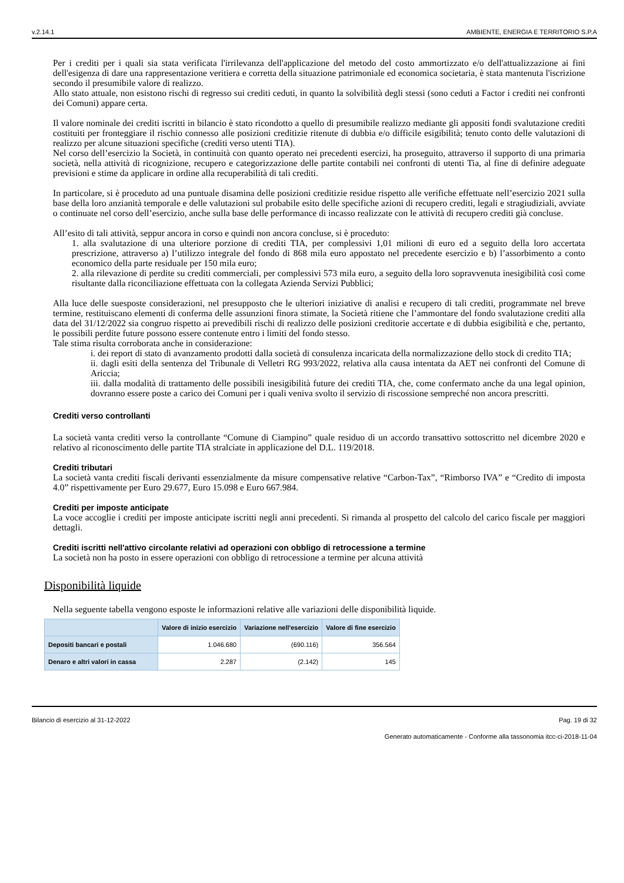v.2.14.1 AMBIENTE, ENERGIA E TERRITORIO S.P.A
Per i crediti per i quali sia stata verificata l'irrilevanza dell'applicazione del metodo del costo ammortizzato e/o dell'attualizzazione ai fini dell'esigenza di dare una rappresentazione veritiera e corretta della situazione patrimoniale ed economica societaria, è stata mantenuta l'iscrizione secondo il presumibile valore di realizzo.
Allo stato attuale, non esistono rischi di regresso sui crediti ceduti, in quanto la solvibilità degli stessi (sono ceduti a Factor i crediti nei confronti dei Comuni) appare certa.
Il valore nominale dei crediti iscritti in bilancio è stato ricondotto a quello di presumibile realizzo mediante gli appositi fondi svalutazione crediti costituiti per fronteggiare il rischio connesso alle posizioni creditizie ritenute di dubbia e/o difficile esigibilità; tenuto conto delle valutazioni di realizzo per alcune situazioni specifiche (crediti verso utenti TIA).
Nel corso dell’esercizio la Società, in continuità con quanto operato nei precedenti esercizi, ha proseguito, attraverso il supporto di una primaria società, nella attività di ricognizione, recupero e categorizzazione delle partite contabili nei confronti di utenti Tia, al fine di definire adeguate previsioni e stime da applicare in ordine alla recuperabilità di tali crediti.
In particolare, si è proceduto ad una puntuale disamina delle posizioni creditizie residue rispetto alle verifiche effettuate nell’esercizio 2021 sulla base della loro anzianità temporale e delle valutazioni sul probabile esito delle specifiche azioni di recupero crediti, legali e stragiudiziali, avviate o continuate nel corso dell’esercizio, anche sulla base delle performance di incasso realizzate con le attività di recupero crediti già concluse.
All’esito di tali attività, seppur ancora in corso e quindi non ancora concluse, si è proceduto:
1. alla svalutazione di una ulteriore porzione di crediti TIA, per complessivi 1,01 milioni di euro ed a seguito della loro accertata prescrizione, attraverso a) l’utilizzo integrale del fondo di 868 mila euro appostato nel precedente esercizio e b) l’assorbimento a conto economico della parte residuale per 150 mila euro;
2. alla rilevazione di perdite su crediti commerciali, per complessivi 573 mila euro, a seguito della loro sopravvenuta inesigibilità così come risultante dalla riconciliazione effettuata con la collegata Azienda Servizi Pubblici;
Alla luce delle suesposte considerazioni, nel presupposto che le ulteriori iniziative di analisi e recupero di tali crediti, programmate nel breve termine, restituiscano elementi di conferma delle assunzioni finora stimate, la Società ritiene che l’ammontare del fondo svalutazione crediti alla data del 31/12/2022 sia congruo rispetto ai prevedibili rischi di realizzo delle posizioni creditorie accertate e di dubbia esigibilità e che, pertanto, le possibili perdite future possono essere contenute entro i limiti del fondo stesso.
Tale stima risulta corroborata anche in considerazione:
i. dei report di stato di avanzamento prodotti dalla società di consulenza incaricata della normalizzazione dello stock di credito TIA;
ii. dagli esiti della sentenza del Tribunale di Velletri RG 993/2022, relativa alla causa intentata da AET nei confronti del Comune di Ariccia;
iii. dalla modalità di trattamento delle possibili inesigibilità future dei crediti TIA, che, come confermato anche da una legal opinion, dovranno essere poste a carico dei Comuni per i quali veniva svolto il servizio di riscossione sempreché non ancora prescritti.
Crediti verso controllanti
La società vanta crediti verso la controllante “Comune di Ciampino” quale residuo di un accordo transattivo sottoscritto nel dicembre 2020 e relativo al riconoscimento delle partite TIA stralciate in applicazione del D.L. 119/2018.
Crediti tributari
La società vanta crediti fiscali derivanti essenzialmente da misure compensative relative “Carbon-Tax”, “Rimborso IVA” e “Credito di imposta 4.0” rispettivamente per Euro 29.677, Euro 15.098 e Euro 667.984.
Crediti per imposte anticipate
La voce accoglie i crediti per imposte anticipate iscritti negli anni precedenti. Si rimanda al prospetto del calcolo del carico fiscale per maggiori dettagli.
Crediti iscritti nell'attivo circolante relativi ad operazioni con obbligo di retrocessione a termine
La società non ha posto in essere operazioni con obbligo di retrocessione a termine per alcuna attività
Disponibilità liquide
Nella seguente tabella vengono esposte le informazioni relative alle variazioni delle disponibilità liquide.
| | Valore di inizio esercizio | Variazione nell'esercizio | Valore di fine esercizio |
| --- | --- | --- | --- |
| Depositi bancari e postali | 1.046.680 | (690.116) | 356.564 |
| Denaro e altri valori in cassa | 2.287 | (2.142) | 145 |
Bilancio di esercizio al 31-12-2022 Pag. 19 di 32
Generato automaticamente - Conforme alla tassonomia itcc-ci-2018-11-04